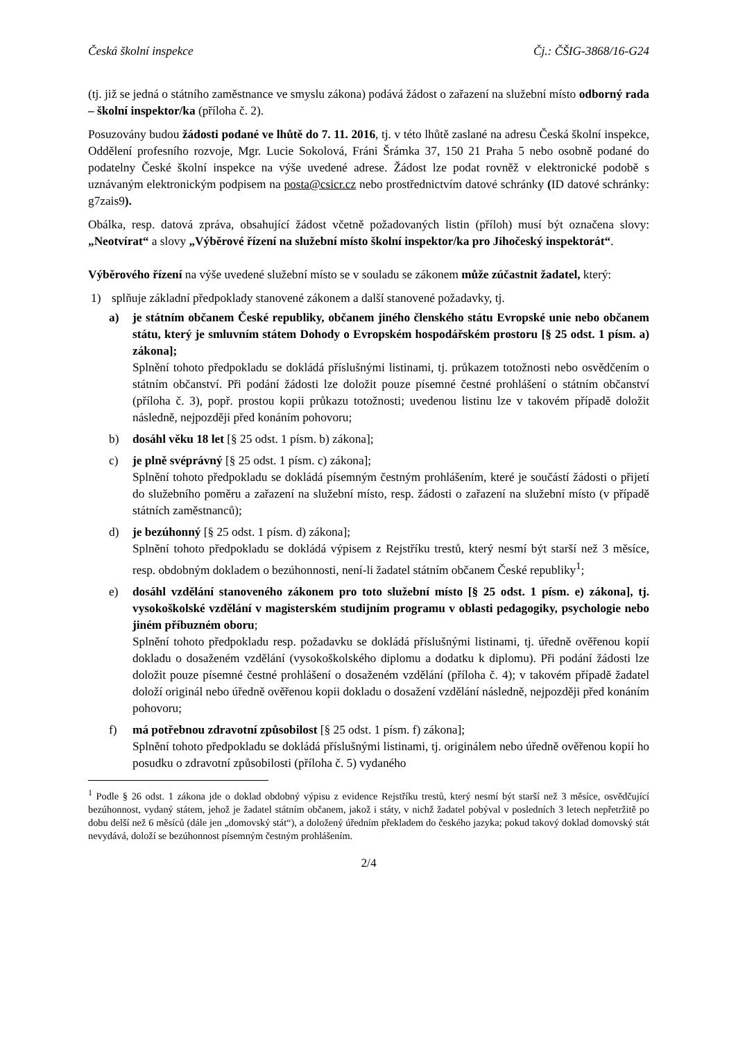Česká školní inspekce Čj.: ČŠIG-3868/16-G24
(tj. již se jedná o státního zaměstnance ve smyslu zákona) podává žádost o zařazení na služební místo odborný rada – školní inspektor/ka (příloha č. 2).
Posuzovány budou žádosti podané ve lhůtě do 7. 11. 2016, tj. v této lhůtě zaslané na adresu Česká školní inspekce, Oddělení profesního rozvoje, Mgr. Lucie Sokolová, Fráni Šrámka 37, 150 21 Praha 5 nebo osobně podané do podatelny České školní inspekce na výše uvedené adrese. Žádost lze podat rovněž v elektronické podobě s uznávaným elektronickým podpisem na posta@csicr.cz nebo prostřednictvím datové schránky (ID datové schránky: g7zais9).
Obálka, resp. datová zpráva, obsahující žádost včetně požadovaných listin (příloh) musí být označena slovy: „Neotvírat“ a slovy „Výběrové řízení na služební místo školní inspektor/ka pro Jihočeský inspektorát“.
Výběrového řízení na výše uvedené služební místo se v souladu se zákonem může zúčastnit žadatel, který:
1) splňuje základní předpoklady stanovené zákonem a další stanovené požadavky, tj.
a) je státním občanem České republiky, občanem jiného členského státu Evropské unie nebo občanem státu, který je smluvním státem Dohody o Evropském hospodářském prostoru [§ 25 odst. 1 písm. a) zákona];
Splnění tohoto předpokladu se dokládá příslušnými listinami, tj. průkazem totožnosti nebo osvědčením o státním občanství. Při podání žádosti lze doložit pouze písemné čestné prohlášení o státním občanství (příloha č. 3), popř. prostou kopii průkazu totožnosti; uvedenou listinu lze v takovém případě doložit následně, nejpozději před konáním pohovoru;
b) dosáhl věku 18 let [§ 25 odst. 1 písm. b) zákona];
c) je plně svéprávný [§ 25 odst. 1 písm. c) zákona];
Splnění tohoto předpokladu se dokládá písemným čestným prohlášením, které je součástí žádosti o přijetí do služebního poměru a zařazení na služební místo, resp. žádosti o zařazení na služební místo (v případě státních zaměstnanců);
d) je bezúhonný [§ 25 odst. 1 písm. d) zákona];
Splnění tohoto předpokladu se dokládá výpisem z Rejstříku trestů, který nesmí být starší než 3 měsíce, resp. obdobným dokladem o bezúhonnosti, není-li žadatel státním občanem České republiky<sup>1</sup>;
e) dosáhl vzdělání stanoveného zákonem pro toto služební místo [§ 25 odst. 1 písm. e) zákona], tj. vysokoškolské vzdělání v magisterském studijním programu v oblasti pedagogiky, psychologie nebo jiném příbuzném oboru;
Splnění tohoto předpokladu resp. požadavku se dokládá příslušnými listinami, tj. úředně ověřenou kopií dokladu o dosaženém vzdělání (vysokoškolského diplomu a dodatku k diplomu). Při podání žádosti lze doložit pouze písemné čestné prohlášení o dosaženém vzdělání (příloha č. 4); v takovém případě žadatel doloží originál nebo úředně ověřenou kopii dokladu o dosažení vzdělání následně, nejpozději před konáním pohovoru;
f) má potřebnou zdravotní způsobilost [§ 25 odst. 1 písm. f) zákona];
Splnění tohoto předpokladu se dokládá příslušnými listinami, tj. originálem nebo úředně ověřenou kopií ho posudku o zdravotní způsobilosti (příloha č. 5) vydaného
<sup>1</sup> Podle § 26 odst. 1 zákona jde o doklad obdobný výpisu z evidence Rejstříku trestů, který nesmí být starší než 3 měsíce, osvědčující bezúhonnost, vydaný státem, jehož je žadatel státním občanem, jakož i státy, v nichž žadatel pobýval v posledních 3 letech nepřetržitě po dobu delší než 6 měsíců (dále jen „domovský stát“), a doložený úředním překladem do českého jazyka; pokud takový doklad domovský stát nevydává, doloží se bezúhonnost písemným čestným prohlášením.
2/4